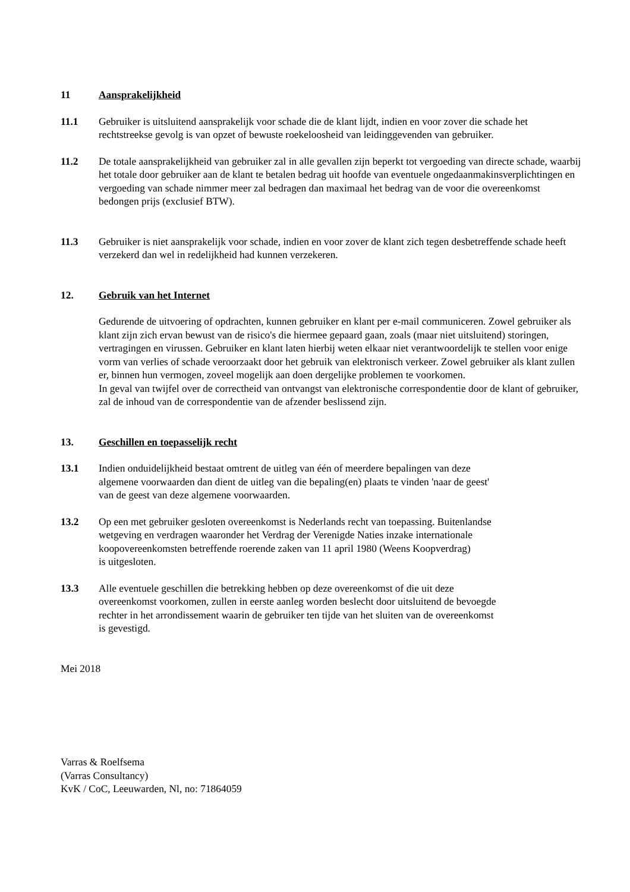11 Aansprakelijkheid
11.1 Gebruiker is uitsluitend aansprakelijk voor schade die de klant lijdt, indien en voor zover die schade het rechtstreekse gevolg is van opzet of bewuste roekeloosheid van leidinggevenden van gebruiker.
11.2 De totale aansprakelijkheid van gebruiker zal in alle gevallen zijn beperkt tot vergoeding van directe schade, waarbij het totale door gebruiker aan de klant te betalen bedrag uit hoofde van eventuele ongedaanmakinsverplichtingen en vergoeding van schade nimmer meer zal bedragen dan maximaal het bedrag van de voor die overeenkomst bedongen prijs (exclusief BTW).
11.3 Gebruiker is niet aansprakelijk voor schade, indien en voor zover de klant zich tegen desbetreffende schade heeft verzekerd dan wel in redelijkheid had kunnen verzekeren.
12. Gebruik van het Internet
Gedurende de uitvoering of opdrachten, kunnen gebruiker en klant per e-mail communiceren. Zowel gebruiker als klant zijn zich ervan bewust van de risico's die hiermee gepaard gaan, zoals (maar niet uitsluitend) storingen, vertragingen en virussen. Gebruiker en klant laten hierbij weten elkaar niet verantwoordelijk te stellen voor enige vorm van verlies of schade veroorzaakt door het gebruik van elektronisch verkeer. Zowel gebruiker als klant zullen er, binnen hun vermogen, zoveel mogelijk aan doen dergelijke problemen te voorkomen.
In geval van twijfel over de correctheid van ontvangst van elektronische correspondentie door de klant of gebruiker, zal de inhoud van de correspondentie van de afzender beslissend zijn.
13. Geschillen en toepasselijk recht
13.1 Indien onduidelijkheid bestaat omtrent de uitleg van één of meerdere bepalingen van deze
algemene voorwaarden dan dient de uitleg van die bepaling(en) plaats te vinden 'naar de geest'
van de geest van deze algemene voorwaarden.
13.2 Op een met gebruiker gesloten overeenkomst is Nederlands recht van toepassing. Buitenlandse
wetgeving en verdragen waaronder het Verdrag der Verenigde Naties inzake internationale
koopovereenkomsten betreffende roerende zaken van 11 april 1980 (Weens Koopverdrag)
is uitgesloten.
13.3 Alle eventuele geschillen die betrekking hebben op deze overeenkomst of die uit deze
overeenkomst voorkomen, zullen in eerste aanleg worden beslecht door uitsluitend de bevoegde
rechter in het arrondissement waarin de gebruiker ten tijde van het sluiten van de overeenkomst
is gevestigd.
Mei 2018
Varras & Roelfsema
(Varras Consultancy)
KvK / CoC, Leeuwarden, Nl, no: 71864059